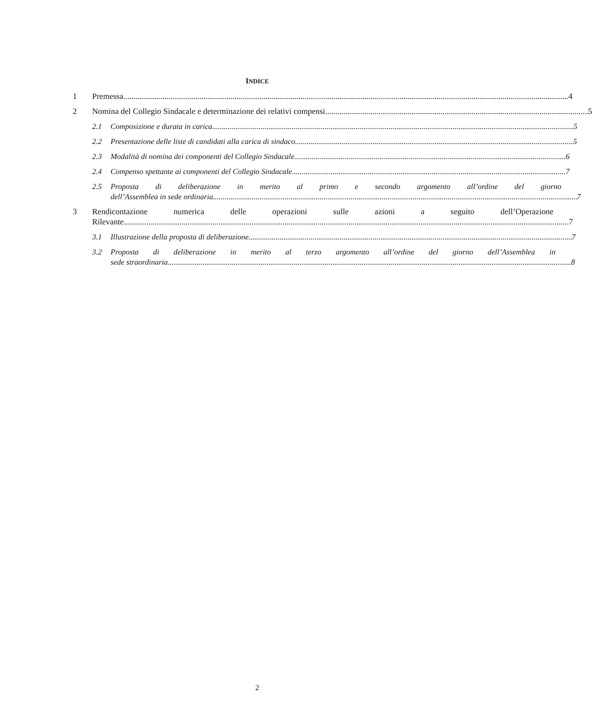INDICE
1 Premessa 4
2 Nomina del Collegio Sindacale e determinazione dei relativi compensi 5
2.1 Composizione e durata in carica 5
2.2 Presentazione delle liste di candidati alla carica di sindaco 5
2.3 Modalità di nomina dei componenti del Collegio Sindacale 6
2.4 Compenso spettante ai componenti del Collegio Sindacale 7
2.5 Proposta di deliberazione in merito al primo e secondo argomento all’ordine del giorno
dell’Assemblea in sede ordinaria 7
3 Rendicontazione numerica delle operazioni sulle azioni a seguito dell’Operazione
Rilevante 7
3.1 Illustrazione della proposta di deliberazione 7
3.2 Proposta di deliberazione in merito al terzo argomento all’ordine del giorno dell’Assemblea in
sede straordinaria 8
2